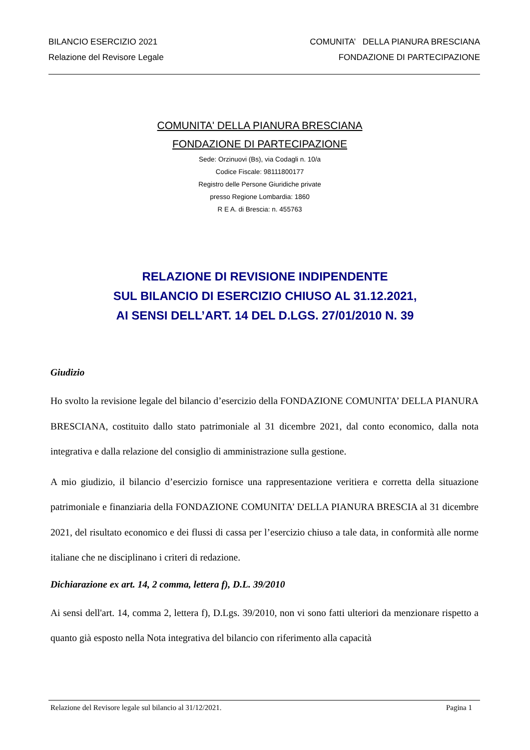BILANCIO ESERCIZIO 2021 COMUNITA’ DELLA PIANURA BRESCIANA
Relazione del Revisore Legale FONDAZIONE DI PARTECIPAZIONE
COMUNITA' DELLA PIANURA BRESCIANA
FONDAZIONE DI PARTECIPAZIONE
Sede: Orzinuovi (Bs), via Codagli n. 10/a
Codice Fiscale: 98111800177
Registro delle Persone Giuridiche private
presso Regione Lombardia: 1860
R E A. di Brescia: n. 455763
RELAZIONE DI REVISIONE INDIPENDENTE
SUL BILANCIO DI ESERCIZIO CHIUSO AL 31.12.2021,
AI SENSI DELL’ART. 14 DEL D.LGS. 27/01/2010 N. 39
Giudizio
Ho svolto la revisione legale del bilancio d’esercizio della FONDAZIONE COMUNITA’ DELLA PIANURA BRESCIANA, costituito dallo stato patrimoniale al 31 dicembre 2021, dal conto economico, dalla nota integrativa e dalla relazione del consiglio di amministrazione sulla gestione.
A mio giudizio, il bilancio d’esercizio fornisce una rappresentazione veritiera e corretta della situazione patrimoniale e finanziaria della FONDAZIONE COMUNITA’ DELLA PIANURA BRESCIA al 31 dicembre 2021, del risultato economico e dei flussi di cassa per l’esercizio chiuso a tale data, in conformità alle norme italiane che ne disciplinano i criteri di redazione.
Dichiarazione ex art. 14, 2 comma, lettera f), D.L. 39/2010
Ai sensi dell'art. 14, comma 2, lettera f), D.Lgs. 39/2010, non vi sono fatti ulteriori da menzionare rispetto a quanto già esposto nella Nota integrativa del bilancio con riferimento alla capacità
Relazione del Revisore legale sul bilancio al 31/12/2021. Pagina 1